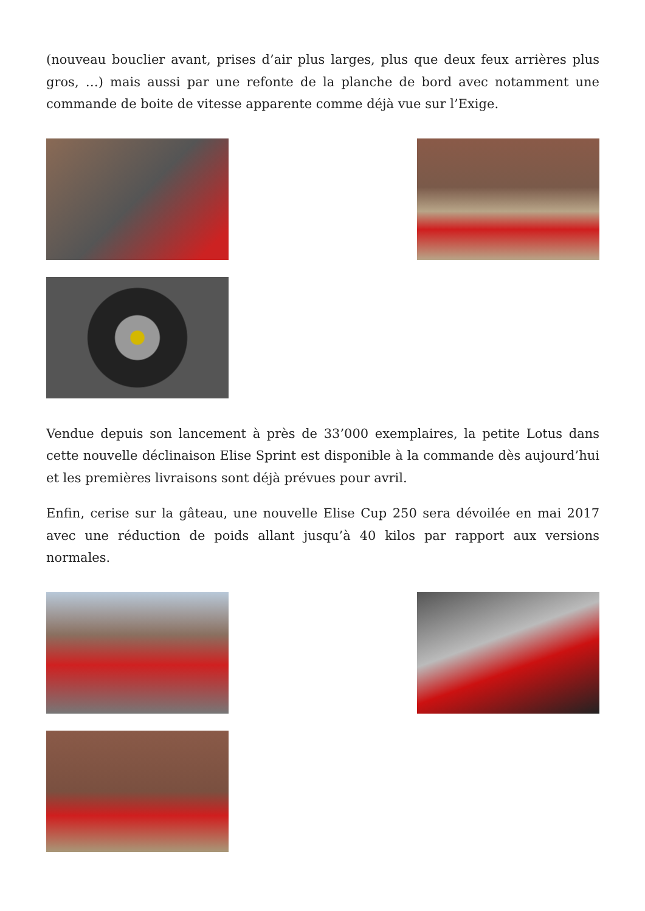(nouveau bouclier avant, prises d’air plus larges, plus que deux feux arrières plus gros, …) mais aussi par une refonte de la planche de bord avec notamment une commande de boite de vitesse apparente comme déjà vue sur l’Exige.
Vendue depuis son lancement à près de 33’000 exemplaires, la petite Lotus dans cette nouvelle déclinaison Elise Sprint est disponible à la commande dès aujourd’hui et les premières livraisons sont déjà prévues pour avril.
Enfin, cerise sur la gâteau, une nouvelle Elise Cup 250 sera dévoilée en mai 2017 avec une réduction de poids allant jusqu’à 40 kilos par rapport aux versions normales.